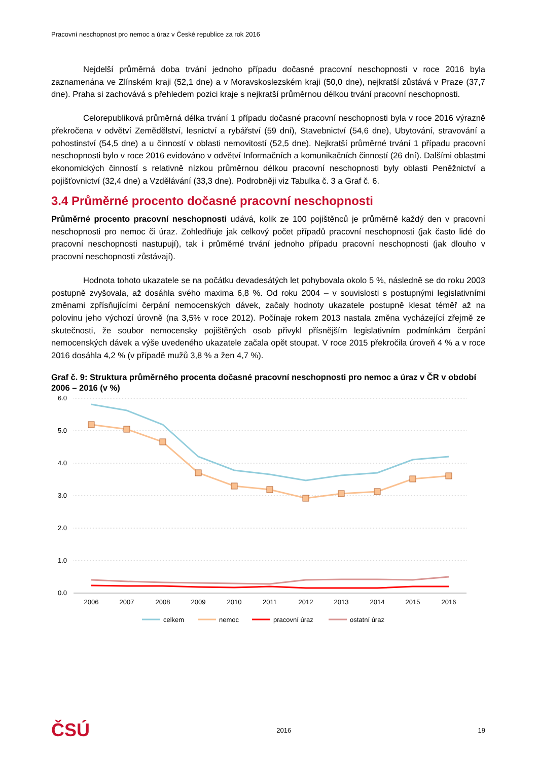Pracovní neschopnost pro nemoc a úraz v České republice za rok 2016
Nejdelší průměrná doba trvání jednoho případu dočasné pracovní neschopnosti v roce 2016 byla zaznamenána ve Zlínském kraji (52,1 dne) a v Moravskoslezském kraji (50,0 dne), nejkratší zůstává v Praze (37,7 dne). Praha si zachovává s přehledem pozici kraje s nejkratší průměrnou délkou trvání pracovní neschopnosti.
Celorepubliková průměrná délka trvání 1 případu dočasné pracovní neschopnosti byla v roce 2016 výrazně překročena v odvětví Zemědělství, lesnictví a rybářství (59 dní), Stavebnictví (54,6 dne), Ubytování, stravování a pohostinství (54,5 dne) a u činností v oblasti nemovitostí (52,5 dne). Nejkratší průměrné trvání 1 případu pracovní neschopnosti bylo v roce 2016 evidováno v odvětví Informačních a komunikačních činností (26 dní). Dalšími oblastmi ekonomických činností s relativně nízkou průměrnou délkou pracovní neschopnosti byly oblasti Peněžnictví a pojišťovnictví (32,4 dne) a Vzdělávání (33,3 dne). Podrobněji viz Tabulka č. 3 a Graf č. 6.
3.4 Průměrné procento dočasné pracovní neschopnosti
Průměrné procento pracovní neschopnosti udává, kolik ze 100 pojištěnců je průměrně každý den v pracovní neschopnosti pro nemoc či úraz. Zohledňuje jak celkový počet případů pracovní neschopnosti (jak často lidé do pracovní neschopnosti nastupují), tak i průměrné trvání jednoho případu pracovní neschopnosti (jak dlouho v pracovní neschopnosti zůstávají).
Hodnota tohoto ukazatele se na počátku devadesátých let pohybovala okolo 5 %, následně se do roku 2003 postupně zvyšovala, až dosáhla svého maxima 6,8 %. Od roku 2004 – v souvislosti s postupnými legislativními změnami zpřísňujícími čerpání nemocenských dávek, začaly hodnoty ukazatele postupně klesat téměř až na polovinu jeho výchozí úrovně (na 3,5% v roce 2012). Počínaje rokem 2013 nastala změna vycházející zřejmě ze skutečnosti, že soubor nemocensky pojištěných osob přivykl přísnějším legislativním podmínkám čerpání nemocenských dávek a výše uvedeného ukazatele začala opět stoupat. V roce 2015 překročila úroveň 4 % a v roce 2016 dosáhla 4,2 % (v případě mužů 3,8 % a žen 4,7 %).
Graf č. 9: Struktura průměrného procenta dočasné pracovní neschopnosti pro nemoc a úraz v ČR v období 2006 – 2016 (v %)
6.0
5.0
4.0
3.0
2.0
1.0
0.0
2006
2007
2008
2009
2010
2011
2012
2013
2014
2015
2016
celkem
nemoc
pracovní úraz
ostatní úraz
ČSÚ 2016 19